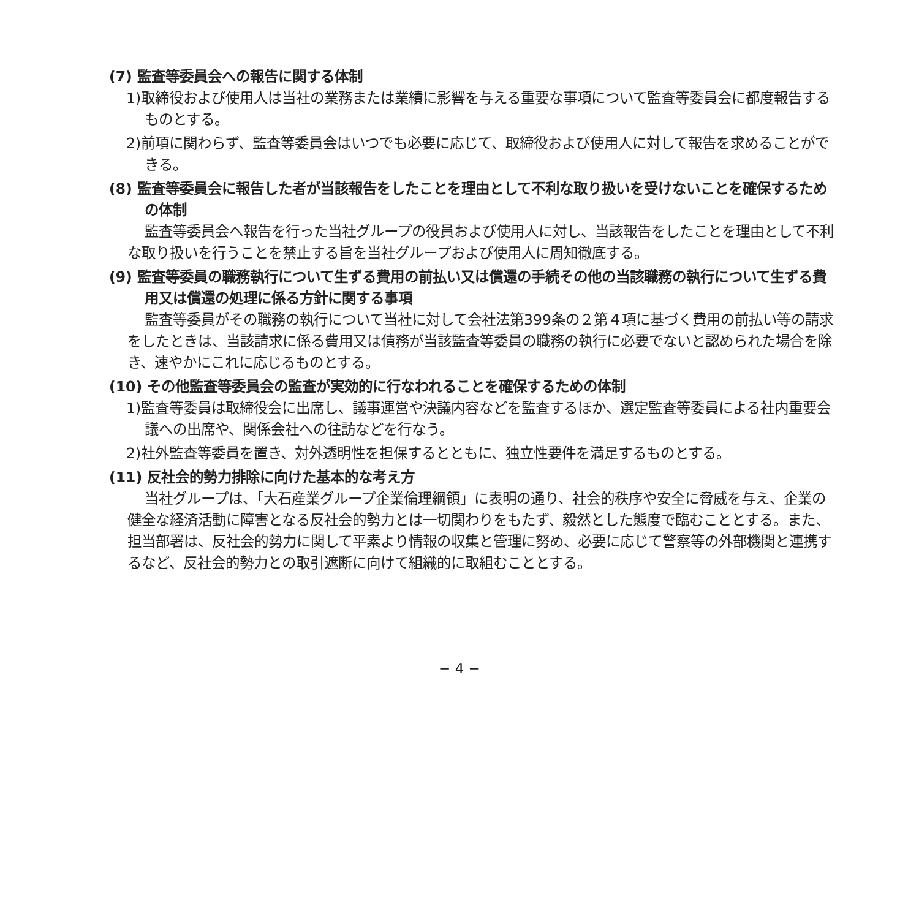(7) 監査等委員会への報告に関する体制
1)取締役および使用人は当社の業務または業績に影響を与える重要な事項について監査等委員会に都度報告するものとする。
2)前項に関わらず、監査等委員会はいつでも必要に応じて、取締役および使用人に対して報告を求めることができる。
(8) 監査等委員会に報告した者が当該報告をしたことを理由として不利な取り扱いを受けないことを確保するための体制
監査等委員会へ報告を行った当社グループの役員および使用人に対し、当該報告をしたことを理由として不利な取り扱いを行うことを禁止する旨を当社グループおよび使用人に周知徹底する。
(9) 監査等委員の職務執行について生ずる費用の前払い又は償還の手続その他の当該職務の執行について生ずる費用又は償還の処理に係る方針に関する事項
監査等委員がその職務の執行について当社に対して会社法第399条の２第４項に基づく費用の前払い等の請求をしたときは、当該請求に係る費用又は債務が当該監査等委員の職務の執行に必要でないと認められた場合を除き、速やかにこれに応じるものとする。
(10) その他監査等委員会の監査が実効的に行なわれることを確保するための体制
1)監査等委員は取締役会に出席し、議事運営や決議内容などを監査するほか、選定監査等委員による社内重要会議への出席や、関係会社への往訪などを行なう。
2)社外監査等委員を置き、対外透明性を担保するとともに、独立性要件を満足するものとする。
(11) 反社会的勢力排除に向けた基本的な考え方
当社グループは、「大石産業グループ企業倫理綱領」に表明の通り、社会的秩序や安全に脅威を与え、企業の健全な経済活動に障害となる反社会的勢力とは一切関わりをもたず、毅然とした態度で臨むこととする。また、担当部署は、反社会的勢力に関して平素より情報の収集と管理に努め、必要に応じて警察等の外部機関と連携するなど、反社会的勢力との取引遮断に向けて組織的に取組むこととする。
− 4 −